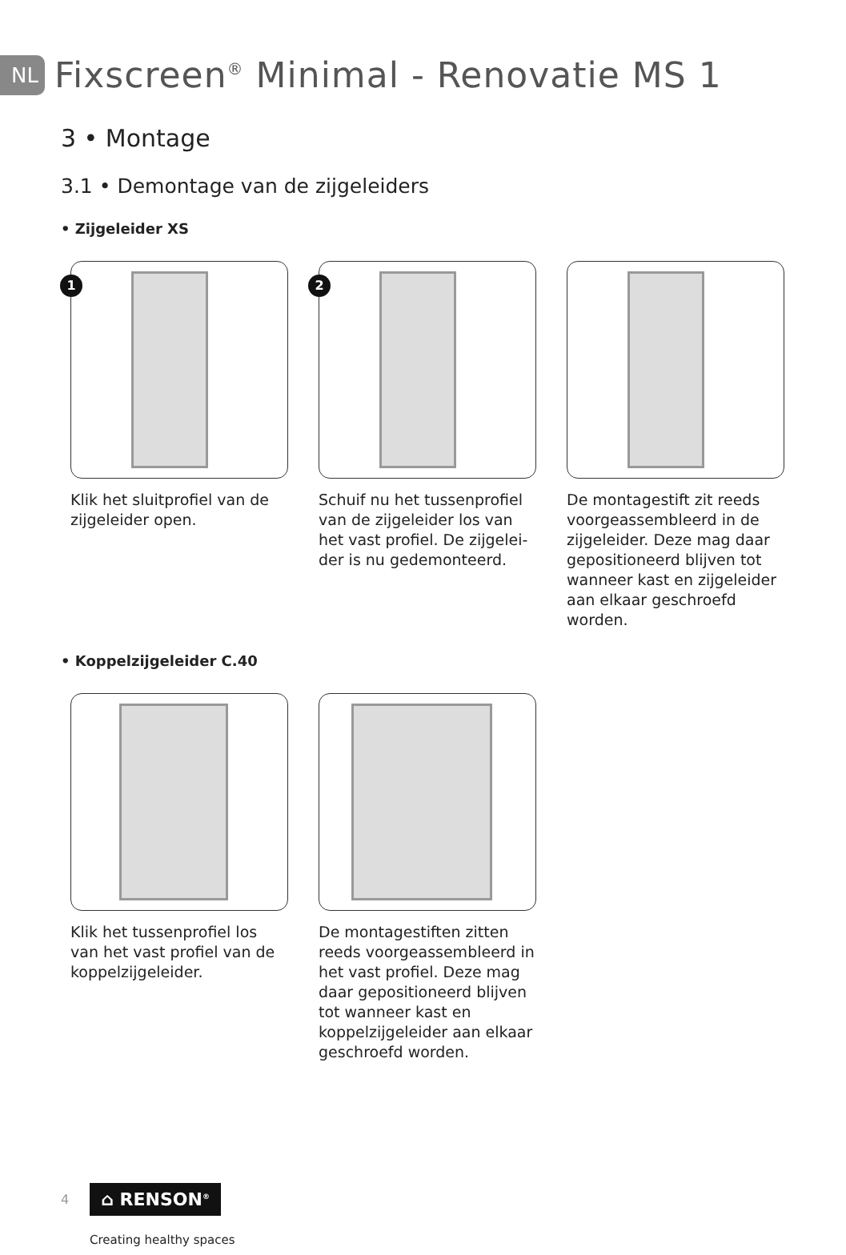NL Fixscreen<sup>®</sup> Minimal - Renovatie MS 1
3 • Montage
3.1 • Demontage van de zijgeleiders
• Zijgeleider XS
1
Klik het sluitprofiel van de zijgeleider open.
2
Schuif nu het tussenprofiel van de zijgeleider los van het vast profiel. De zijgelei-der is nu gedemonteerd.
De montagestift zit reeds voorgeassembleerd in de zijgeleider. Deze mag daar gepositioneerd blijven tot wanneer kast en zijgeleider aan elkaar geschroefd worden.
• Koppelzijgeleider C.40
Klik het tussenprofiel los van het vast profiel van de koppelzijgeleider.
De montagestiften zitten reeds voorgeassembleerd in het vast profiel. Deze mag daar gepositioneerd blijven tot wanneer kast en koppelzijgeleider aan elkaar geschroefd worden.
4 ⌂ RENSON<sup>®</sup>
Creating healthy spaces